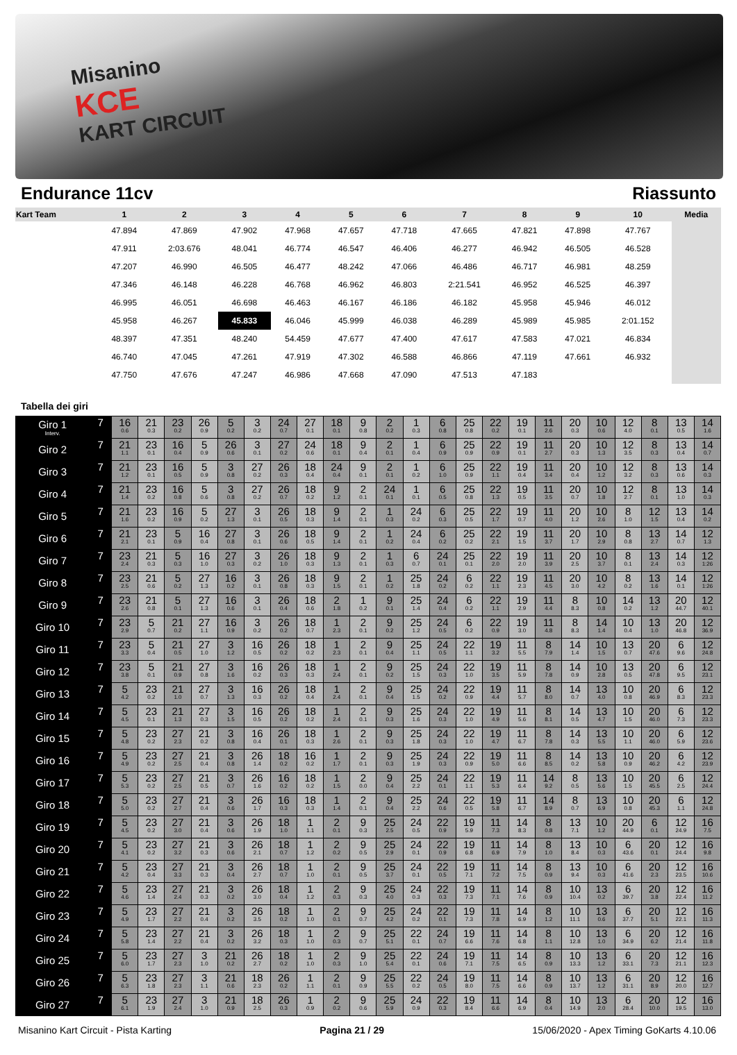Misanino
KCE
KART CIRCUIT
Endurance 11cv Riassunto
| Kart Team | 1 | 2 | 3 | 4 | 5 | 6 | 7 | 8 | 9 | 10 | Media |
| --- | --- | --- | --- | --- | --- | --- | --- | --- | --- | --- | --- |
| | 47.894 | 47.869 | 47.902 | 47.968 | 47.657 | 47.718 | 47.665 | 47.821 | 47.898 | 47.767 | |
| | 47.911 | 2:03.676 | 48.041 | 46.774 | 46.547 | 46.406 | 46.277 | 46.942 | 46.505 | 46.528 | |
| | 47.207 | 46.990 | 46.505 | 46.477 | 48.242 | 47.066 | 46.486 | 46.717 | 46.981 | 48.259 | |
| | 47.346 | 46.148 | 46.228 | 46.768 | 46.962 | 46.803 | 2:21.541 | 46.952 | 46.525 | 46.397 | |
| | 46.995 | 46.051 | 46.698 | 46.463 | 46.167 | 46.186 | 46.182 | 45.958 | 45.946 | 46.012 | |
| | 45.958 | 46.267 | 45.833 | 46.046 | 45.999 | 46.038 | 46.289 | 45.989 | 45.985 | 2:01.152 | |
| | 48.397 | 47.351 | 48.240 | 54.459 | 47.677 | 47.400 | 47.617 | 47.583 | 47.021 | 46.834 | |
| | 46.740 | 47.045 | 47.261 | 47.919 | 47.302 | 46.588 | 46.866 | 47.119 | 47.661 | 46.932 | |
| | 47.750 | 47.676 | 47.247 | 46.986 | 47.668 | 47.090 | 47.513 | 47.183 | | | |
Tabella dei giri
| Giro 1 Interv. | 7 | 16 0.6 | 21 0.3 | 23 0.2 | 26 0.9 | 5 0.2 | 3 0.2 | 24 0.7 | 27 0.1 | 18 0.1 | 9 0.8 | 2 0.2 | 1 0.3 | 6 0.8 | 25 0.8 | 22 0.2 | 19 0.1 | 11 2.6 | 20 0.3 | 10 0.6 | 12 4.0 | 8 0.1 | 13 0.5 | 14 1.6 |
| Giro 2 | 7 | 21 1.1 | 23 0.1 | 16 0.4 | 5 0.9 | 26 0.6 | 3 0.1 | 27 0.2 | 24 0.6 | 18 0.1 | 9 0.4 | 2 0.1 | 1 0.4 | 6 0.9 | 25 0.9 | 22 0.9 | 19 0.1 | 11 2.7 | 20 0.3 | 10 1.3 | 12 3.5 | 8 0.3 | 13 0.4 | 14 0.7 |
| Giro 3 | 7 | 21 1.2 | 23 0.1 | 16 0.5 | 5 0.9 | 3 0.8 | 27 0.2 | 26 0.3 | 18 0.4 | 24 0.4 | 9 0.1 | 2 0.1 | 1 0.2 | 6 1.0 | 25 0.9 | 22 1.1 | 19 0.4 | 11 3.4 | 20 0.4 | 10 1.2 | 12 3.2 | 8 0.3 | 13 0.6 | 14 0.3 |
| Giro 4 | 7 | 21 1.4 | 23 0.2 | 16 0.8 | 5 0.6 | 3 0.8 | 27 0.2 | 26 0.7 | 18 0.2 | 9 1.2 | 2 0.1 | 24 0.1 | 1 0.1 | 6 0.5 | 25 0.8 | 22 1.3 | 19 0.5 | 11 3.5 | 20 0.7 | 10 1.8 | 12 2.7 | 8 0.1 | 13 1.0 | 14 0.3 |
| Giro 5 | 7 | 21 1.6 | 23 0.2 | 16 0.9 | 5 0.2 | 27 1.3 | 3 0.1 | 26 0.5 | 18 0.3 | 9 1.4 | 2 0.1 | 1 0.3 | 24 0.2 | 6 0.3 | 25 0.5 | 22 1.7 | 19 0.7 | 11 4.0 | 20 1.2 | 10 2.6 | 8 1.0 | 12 1.5 | 13 0.4 | 14 0.2 |
| Giro 6 | 7 | 21 2.1 | 23 0.1 | 5 0.9 | 16 0.4 | 27 0.8 | 3 0.1 | 26 0.6 | 18 0.5 | 9 1.4 | 2 0.1 | 1 0.2 | 24 0.4 | 6 0.2 | 25 0.2 | 22 2.1 | 19 1.5 | 11 3.7 | 20 1.7 | 10 2.9 | 8 0.8 | 13 2.7 | 14 0.7 | 12 1.3 |
| Giro 7 | 7 | 23 2.4 | 21 0.3 | 5 0.3 | 16 1.0 | 27 0.3 | 3 0.2 | 26 1.0 | 18 0.3 | 9 1.3 | 2 0.1 | 1 0.3 | 6 0.7 | 24 0.1 | 25 0.1 | 22 2.0 | 19 2.0 | 11 3.9 | 20 2.5 | 10 3.7 | 8 0.1 | 13 2.4 | 14 0.3 | 12 1:26 |
| Giro 8 | 7 | 23 2.5 | 21 0.6 | 5 0.2 | 27 1.3 | 16 0.2 | 3 0.1 | 26 0.8 | 18 0.3 | 9 1.5 | 2 0.1 | 1 0.2 | 25 1.8 | 24 0.2 | 6 0.2 | 22 1.1 | 19 2.3 | 11 4.5 | 20 3.0 | 10 4.2 | 8 0.2 | 13 1.6 | 14 0.1 | 12 1:26 |
| Giro 9 | 7 | 23 2.6 | 21 0.8 | 5 0.1 | 27 1.3 | 16 0.6 | 3 0.1 | 26 0.4 | 18 0.6 | 2 1.8 | 1 0.2 | 9 0.1 | 25 1.4 | 24 0.4 | 6 0.2 | 22 1.1 | 19 2.9 | 11 4.4 | 8 8.3 | 10 0.8 | 14 0.2 | 13 1.2 | 20 44.7 | 12 40.1 |
| Giro 10 | 7 | 23 2.9 | 5 0.7 | 21 0.2 | 27 1.1 | 16 0.9 | 3 0.2 | 26 0.2 | 18 0.7 | 1 2.3 | 2 0.1 | 9 0.2 | 25 1.2 | 24 0.5 | 6 0.2 | 22 0.9 | 19 3.0 | 11 4.8 | 8 8.3 | 14 1.4 | 10 0.4 | 13 1.0 | 20 46.8 | 12 36.9 |
| Giro 11 | 7 | 23 3.3 | 5 0.4 | 21 0.5 | 27 1.0 | 3 1.2 | 16 0.5 | 26 0.2 | 18 0.2 | 1 2.3 | 2 0.1 | 9 0.4 | 25 1.1 | 24 0.5 | 22 1.1 | 19 3.2 | 11 5.5 | 8 7.9 | 14 1.4 | 10 1.5 | 13 0.7 | 20 47.6 | 6 9.6 | 12 24.8 |
| Giro 12 | 7 | 23 3.8 | 5 0.1 | 21 0.9 | 27 0.8 | 3 1.6 | 16 0.2 | 26 0.3 | 18 0.3 | 1 2.4 | 2 0.1 | 9 0.2 | 25 1.5 | 24 0.3 | 22 1.0 | 19 3.5 | 11 5.9 | 8 7.8 | 14 0.9 | 10 2.8 | 13 0.5 | 20 47.8 | 6 9.5 | 12 23.1 |
| Giro 13 | 7 | 5 4.2 | 23 0.2 | 21 1.0 | 27 0.7 | 3 1.3 | 16 0.3 | 26 0.2 | 18 0.4 | 1 2.4 | 2 0.1 | 9 0.4 | 25 1.5 | 24 0.2 | 22 0.9 | 19 4.4 | 11 5.7 | 8 8.0 | 14 0.7 | 13 4.0 | 10 0.8 | 20 46.9 | 6 8.3 | 12 23.3 |
| Giro 14 | 7 | 5 4.5 | 23 0.1 | 21 1.3 | 27 0.3 | 3 1.5 | 16 0.5 | 26 0.2 | 18 0.2 | 1 2.4 | 2 0.1 | 9 0.3 | 25 1.6 | 24 0.3 | 22 1.0 | 19 4.9 | 11 5.6 | 8 8.1 | 14 0.5 | 13 4.7 | 10 1.5 | 20 46.0 | 6 7.3 | 12 23.3 |
| Giro 15 | 7 | 5 4.8 | 23 0.2 | 27 2.3 | 21 0.2 | 3 0.8 | 16 0.4 | 26 0.1 | 18 0.3 | 1 2.6 | 2 0.1 | 9 0.3 | 25 1.8 | 24 0.3 | 22 1.0 | 19 4.7 | 11 6.7 | 8 7.8 | 14 0.3 | 13 5.5 | 10 1.1 | 20 46.0 | 6 5.9 | 12 23.6 |
| Giro 16 | 7 | 5 4.9 | 23 0.2 | 27 2.5 | 21 0.4 | 3 0.8 | 26 1.4 | 18 0.2 | 16 0.2 | 1 1.7 | 2 0.1 | 9 0.3 | 25 1.9 | 24 0.3 | 22 0.9 | 19 5.0 | 11 6.6 | 8 8.5 | 14 0.2 | 13 5.8 | 10 0.9 | 20 46.2 | 6 4.2 | 12 23.9 |
| Giro 17 | 7 | 5 5.3 | 23 0.2 | 27 2.5 | 21 0.5 | 3 0.7 | 26 1.6 | 16 0.2 | 18 0.2 | 1 1.5 | 2 0.0 | 9 0.4 | 25 2.2 | 24 0.1 | 22 1.1 | 19 5.3 | 11 6.4 | 14 9.2 | 8 0.5 | 13 5.6 | 10 1.5 | 20 45.5 | 6 2.5 | 12 24.4 |
| Giro 18 | 7 | 5 5.0 | 23 0.2 | 27 2.7 | 21 0.4 | 3 0.6 | 26 1.7 | 16 0.3 | 18 0.3 | 1 1.4 | 2 0.1 | 9 0.4 | 25 2.2 | 24 0.6 | 22 0.5 | 19 5.8 | 11 6.7 | 14 8.9 | 8 0.7 | 13 6.9 | 10 0.8 | 20 45.3 | 6 1.1 | 12 24.8 |
| Giro 19 | 7 | 5 4.5 | 23 0.2 | 27 3.0 | 21 0.4 | 3 0.6 | 26 1.9 | 18 1.0 | 1 1.1 | 2 0.1 | 9 0.3 | 25 2.5 | 24 0.5 | 22 0.9 | 19 5.9 | 11 7.3 | 14 8.3 | 8 0.8 | 13 7.1 | 10 1.2 | 20 44.9 | 6 0.1 | 12 24.9 | 16 7.5 |
| Giro 20 | 7 | 5 4.1 | 23 0.2 | 27 3.2 | 21 0.3 | 3 0.6 | 26 2.1 | 18 0.7 | 1 1.2 | 2 0.2 | 9 0.5 | 25 2.9 | 24 0.1 | 22 0.9 | 19 6.8 | 11 6.9 | 14 7.9 | 8 1.0 | 13 8.4 | 10 0.3 | 6 43.6 | 20 0.1 | 12 24.4 | 16 9.8 |
| Giro 21 | 7 | 5 4.2 | 23 0.4 | 27 3.3 | 21 0.3 | 3 0.4 | 26 2.7 | 18 0.7 | 1 1.0 | 2 0.1 | 9 0.5 | 25 3.7 | 24 0.1 | 22 0.5 | 19 7.1 | 11 7.2 | 14 7.5 | 8 0.9 | 13 9.4 | 10 0.3 | 6 41.6 | 20 2.3 | 12 23.5 | 16 10.6 |
| Giro 22 | 7 | 5 4.6 | 23 1.4 | 27 2.4 | 21 0.3 | 3 0.2 | 26 3.0 | 18 0.4 | 1 1.2 | 2 0.3 | 9 0.3 | 25 4.0 | 24 0.3 | 22 0.3 | 19 7.3 | 11 7.1 | 14 7.6 | 8 0.9 | 10 10.4 | 13 0.2 | 6 39.7 | 20 3.8 | 12 22.4 | 16 11.2 |
| Giro 23 | 7 | 5 4.9 | 23 1.7 | 27 2.2 | 21 0.4 | 3 0.2 | 26 3.5 | 18 0.2 | 1 1.0 | 2 0.1 | 9 0.7 | 25 4.2 | 24 0.2 | 22 0.1 | 19 7.3 | 11 7.8 | 14 6.9 | 8 1.2 | 10 11.1 | 13 0.6 | 6 37.7 | 20 5.1 | 12 22.1 | 16 11.3 |
| Giro 24 | 7 | 5 5.8 | 23 1.4 | 27 2.2 | 21 0.4 | 3 0.2 | 26 3.2 | 18 0.3 | 1 1.0 | 2 0.3 | 9 0.7 | 25 5.1 | 22 0.1 | 24 0.7 | 19 6.6 | 11 7.6 | 14 6.8 | 8 1.1 | 10 12.8 | 13 1.0 | 6 34.9 | 20 6.2 | 12 21.4 | 16 11.8 |
| Giro 25 | 7 | 5 6.0 | 23 1.7 | 27 2.3 | 3 1.0 | 21 0.2 | 26 2.7 | 18 0.2 | 1 1.0 | 2 0.3 | 9 1.0 | 25 5.4 | 22 0.1 | 24 0.6 | 19 7.1 | 11 7.5 | 14 6.5 | 8 0.9 | 10 13.3 | 13 1.2 | 6 33.1 | 20 7.3 | 12 21.1 | 16 12.3 |
| Giro 26 | 7 | 5 6.3 | 23 1.8 | 27 2.3 | 3 1.1 | 21 0.6 | 18 2.3 | 26 0.2 | 1 1.1 | 2 0.1 | 9 0.9 | 25 5.5 | 22 0.2 | 24 0.5 | 19 8.0 | 11 7.5 | 14 6.6 | 8 0.9 | 10 13.7 | 13 1.2 | 6 31.1 | 20 8.9 | 12 20.0 | 16 12.7 |
| Giro 27 | 7 | 5 6.1 | 23 1.9 | 27 2.4 | 3 1.0 | 21 0.9 | 18 2.5 | 26 0.3 | 1 0.9 | 2 0.2 | 9 0.6 | 25 5.9 | 24 0.9 | 22 0.3 | 19 8.4 | 11 6.6 | 14 6.9 | 8 0.4 | 10 14.9 | 13 2.0 | 6 28.4 | 20 10.0 | 12 19.5 | 16 13.0 |
Misanino Kart Circuit - Pista Karting Pagina 21 / 29 15/06/2020 - Apex Timing GoKarts 4.10.06